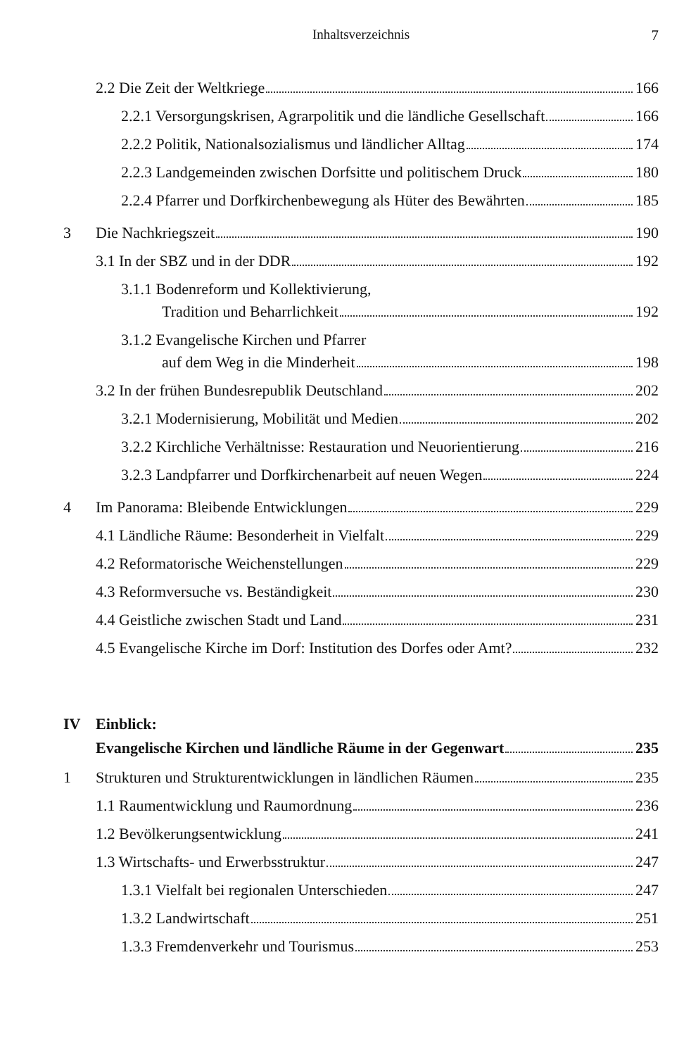Inhaltsverzeichnis 7
2.2 Die Zeit der Weltkriege
166
2.2.1 Versorgungskrisen, Agrarpolitik und die ländliche Gesellschaft
166
2.2.2 Politik, Nationalsozialismus und ländlicher Alltag
174
2.2.3 Landgemeinden zwischen Dorfsitte und politischem Druck
180
2.2.4 Pfarrer und Dorfkirchenbewegung als Hüter des Bewährten
185
3
Die Nachkriegszeit
190
3.1 In der SBZ und in der DDR
192
3.1.1 Bodenreform und Kollektivierung,
Tradition und Beharrlichkeit
192
3.1.2 Evangelische Kirchen und Pfarrer
auf dem Weg in die Minderheit
198
3.2 In der frühen Bundesrepublik Deutschland
202
3.2.1 Modernisierung, Mobilität und Medien
202
3.2.2 Kirchliche Verhältnisse: Restauration und Neuorientierung
216
3.2.3 Landpfarrer und Dorfkirchenarbeit auf neuen Wegen
224
4
Im Panorama: Bleibende Entwicklungen
229
4.1 Ländliche Räume: Besonderheit in Vielfalt
229
4.2 Reformatorische Weichenstellungen
229
4.3 Reformversuche vs. Beständigkeit
230
4.4 Geistliche zwischen Stadt und Land
231
4.5 Evangelische Kirche im Dorf: Institution des Dorfes oder Amt?
232
IV Einblick:
Evangelische Kirchen und ländliche Räume in der Gegenwart
235
1
Strukturen und Strukturentwicklungen in ländlichen Räumen
235
1.1 Raumentwicklung und Raumordnung
236
1.2 Bevölkerungsentwicklung
241
1.3 Wirtschafts- und Erwerbsstruktur
247
1.3.1 Vielfalt bei regionalen Unterschieden
247
1.3.2 Landwirtschaft
251
1.3.3 Fremdenverkehr und Tourismus
253